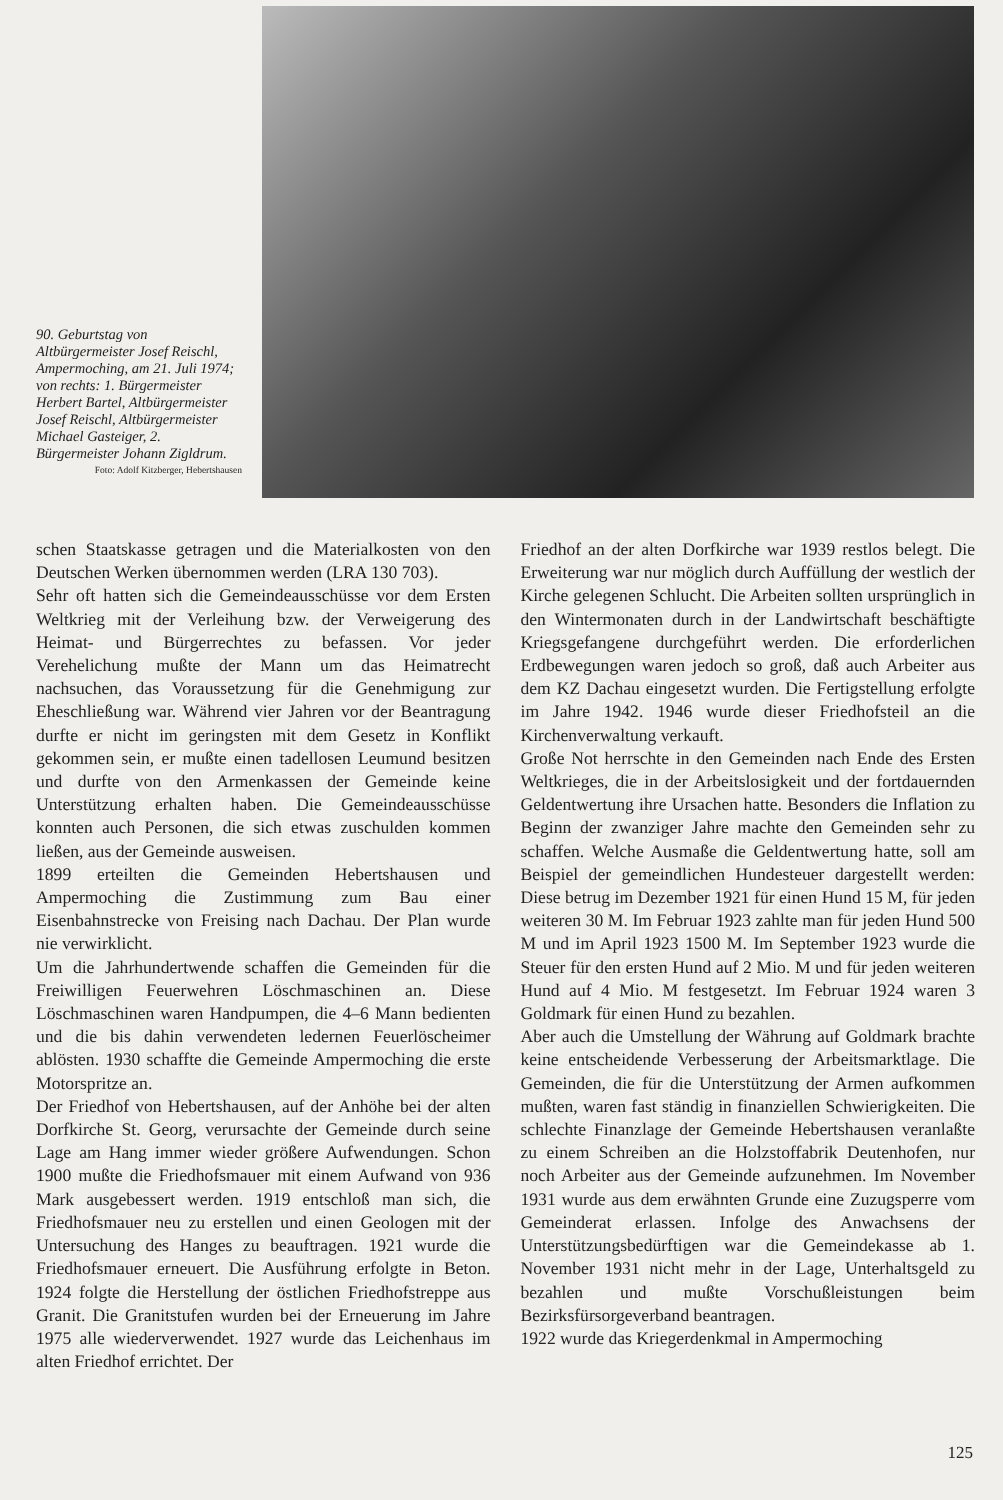90. Geburtstag von Altbürgermeister Josef Reischl, Ampermoching, am 21. Juli 1974; von rechts: 1. Bürgermeister Herbert Bartel, Altbürgermeister Josef Reischl, Altbürgermeister Michael Gasteiger, 2. Bürgermeister Johann Zigldrum.
Foto: Adolf Kitzberger, Hebertshausen
schen Staatskasse getragen und die Materialkosten von den Deutschen Werken übernommen werden (LRA 130 703).
Sehr oft hatten sich die Gemeindeausschüsse vor dem Ersten Weltkrieg mit der Verleihung bzw. der Verweigerung des Heimat- und Bürgerrechtes zu befassen. Vor jeder Verehelichung mußte der Mann um das Heimatrecht nachsuchen, das Voraussetzung für die Genehmigung zur Eheschließung war. Während vier Jahren vor der Beantragung durfte er nicht im geringsten mit dem Gesetz in Konflikt gekommen sein, er mußte einen tadellosen Leumund besitzen und durfte von den Armenkassen der Gemeinde keine Unterstützung erhalten haben. Die Gemeindeausschüsse konnten auch Personen, die sich etwas zuschulden kommen ließen, aus der Gemeinde ausweisen.
1899 erteilten die Gemeinden Hebertshausen und Ampermoching die Zustimmung zum Bau einer Eisenbahnstrecke von Freising nach Dachau. Der Plan wurde nie verwirklicht.
Um die Jahrhundertwende schaffen die Gemeinden für die Freiwilligen Feuerwehren Löschmaschinen an. Diese Löschmaschinen waren Handpumpen, die 4–6 Mann bedienten und die bis dahin verwendeten ledernen Feuerlöscheimer ablösten. 1930 schaffte die Gemeinde Ampermoching die erste Motorspritze an.
Der Friedhof von Hebertshausen, auf der Anhöhe bei der alten Dorfkirche St. Georg, verursachte der Gemeinde durch seine Lage am Hang immer wieder größere Aufwendungen. Schon 1900 mußte die Friedhofsmauer mit einem Aufwand von 936 Mark ausgebessert werden. 1919 entschloß man sich, die Friedhofsmauer neu zu erstellen und einen Geologen mit der Untersuchung des Hanges zu beauftragen. 1921 wurde die Friedhofsmauer erneuert. Die Ausführung erfolgte in Beton. 1924 folgte die Herstellung der östlichen Friedhofstreppe aus Granit. Die Granitstufen wurden bei der Erneuerung im Jahre 1975 alle wiederverwendet. 1927 wurde das Leichenhaus im alten Friedhof errichtet. Der
Friedhof an der alten Dorfkirche war 1939 restlos belegt. Die Erweiterung war nur möglich durch Auffüllung der westlich der Kirche gelegenen Schlucht. Die Arbeiten sollten ursprünglich in den Wintermonaten durch in der Landwirtschaft beschäftigte Kriegsgefangene durchgeführt werden. Die erforderlichen Erdbewegungen waren jedoch so groß, daß auch Arbeiter aus dem KZ Dachau eingesetzt wurden. Die Fertigstellung erfolgte im Jahre 1942. 1946 wurde dieser Friedhofsteil an die Kirchenverwaltung verkauft.
Große Not herrschte in den Gemeinden nach Ende des Ersten Weltkrieges, die in der Arbeitslosigkeit und der fortdauernden Geldentwertung ihre Ursachen hatte. Besonders die Inflation zu Beginn der zwanziger Jahre machte den Gemeinden sehr zu schaffen. Welche Ausmaße die Geldentwertung hatte, soll am Beispiel der gemeindlichen Hundesteuer dargestellt werden: Diese betrug im Dezember 1921 für einen Hund 15 M, für jeden weiteren 30 M. Im Februar 1923 zahlte man für jeden Hund 500 M und im April 1923 1500 M. Im September 1923 wurde die Steuer für den ersten Hund auf 2 Mio. M und für jeden weiteren Hund auf 4 Mio. M festgesetzt. Im Februar 1924 waren 3 Goldmark für einen Hund zu bezahlen.
Aber auch die Umstellung der Währung auf Goldmark brachte keine entscheidende Verbesserung der Arbeitsmarktlage. Die Gemeinden, die für die Unterstützung der Armen aufkommen mußten, waren fast ständig in finanziellen Schwierigkeiten. Die schlechte Finanzlage der Gemeinde Hebertshausen veranlaßte zu einem Schreiben an die Holzstoffabrik Deutenhofen, nur noch Arbeiter aus der Gemeinde aufzunehmen. Im November 1931 wurde aus dem erwähnten Grunde eine Zuzugsperre vom Gemeinderat erlassen. Infolge des Anwachsens der Unterstützungsbedürftigen war die Gemeindekasse ab 1. November 1931 nicht mehr in der Lage, Unterhaltsgeld zu bezahlen und mußte Vorschußleistungen beim Bezirksfürsorgeverband beantragen.
1922 wurde das Kriegerdenkmal in Ampermoching
125